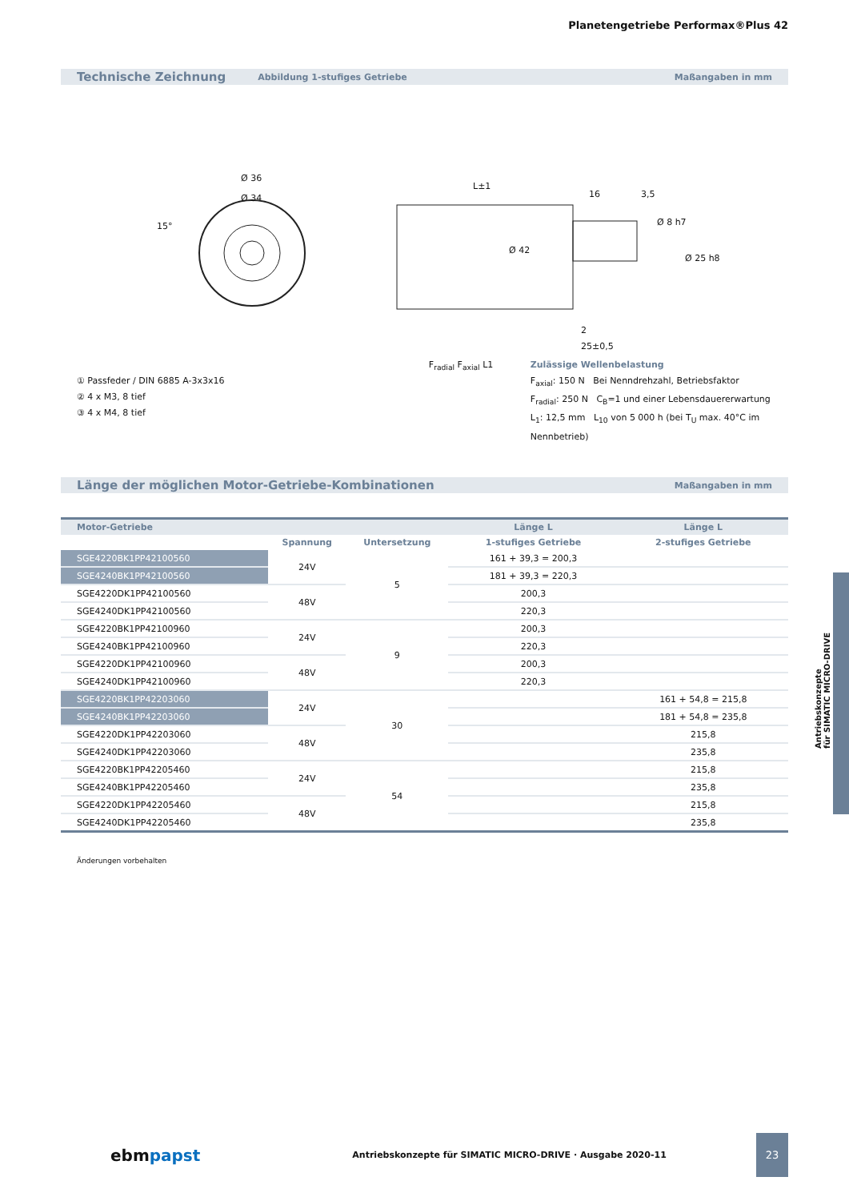Planetengetriebe Performax®Plus 42
Technische Zeichnung Abbildung 1-stufiges Getriebe Maßangaben in mm
Ø 36
Ø 34
L±1
16 3,5
Ø 8 h7
Ø 42
Ø 25 h8
15°
2
25±0,5
① Passfeder / DIN 6885 A-3x3x16
② 4 x M3, 8 tief
③ 4 x M4, 8 tief
F<sub>radial</sub> F<sub>axial</sub> L1 Zulässige Wellenbelastung
F<sub>axial</sub>: 150 N Bei Nenndrehzahl, Betriebsfaktor
F<sub>radial</sub>: 250 N C<sub>B</sub>=1 und einer Lebensdauererwartung
L<sub>1</sub>: 12,5 mm L<sub>10</sub> von 5 000 h (bei T<sub>U</sub> max. 40°C im Nennbetrieb)
Länge der möglichen Motor-Getriebe-Kombinationen Maßangaben in mm
| Motor-Getriebe | | | Länge L | Länge L |
| --- | --- | --- | --- | --- |
| | Spannung | Untersetzung | 1-stufiges Getriebe | 2-stufiges Getriebe |
| SGE4220BK1PP42100560 | 24V | 5 | 161 + 39,3 = 200,3 | |
| SGE4240BK1PP42100560 | | | 181 + 39,3 = 220,3 | |
| SGE4220DK1PP42100560 | 48V | | 200,3 | |
| SGE4240DK1PP42100560 | | | 220,3 | |
| SGE4220BK1PP42100960 | 24V | 9 | 200,3 | |
| SGE4240BK1PP42100960 | | | 220,3 | |
| SGE4220DK1PP42100960 | 48V | | 200,3 | |
| SGE4240DK1PP42100960 | | | 220,3 | |
| SGE4220BK1PP42203060 | 24V | 30 | | 161 + 54,8 = 215,8 |
| SGE4240BK1PP42203060 | | | | 181 + 54,8 = 235,8 |
| SGE4220DK1PP42203060 | 48V | | | 215,8 |
| SGE4240DK1PP42203060 | | | | 235,8 |
| SGE4220BK1PP42205460 | 24V | 54 | | 215,8 |
| SGE4240BK1PP42205460 | | | | 235,8 |
| SGE4220DK1PP42205460 | 48V | | | 215,8 |
| SGE4240DK1PP42205460 | | | | 235,8 |
Änderungen vorbehalten
Antriebskonzepte
für SIMATIC MICRO-DRIVE
ebmpapst Antriebskonzepte für SIMATIC MICRO-DRIVE · Ausgabe 2020-11 23